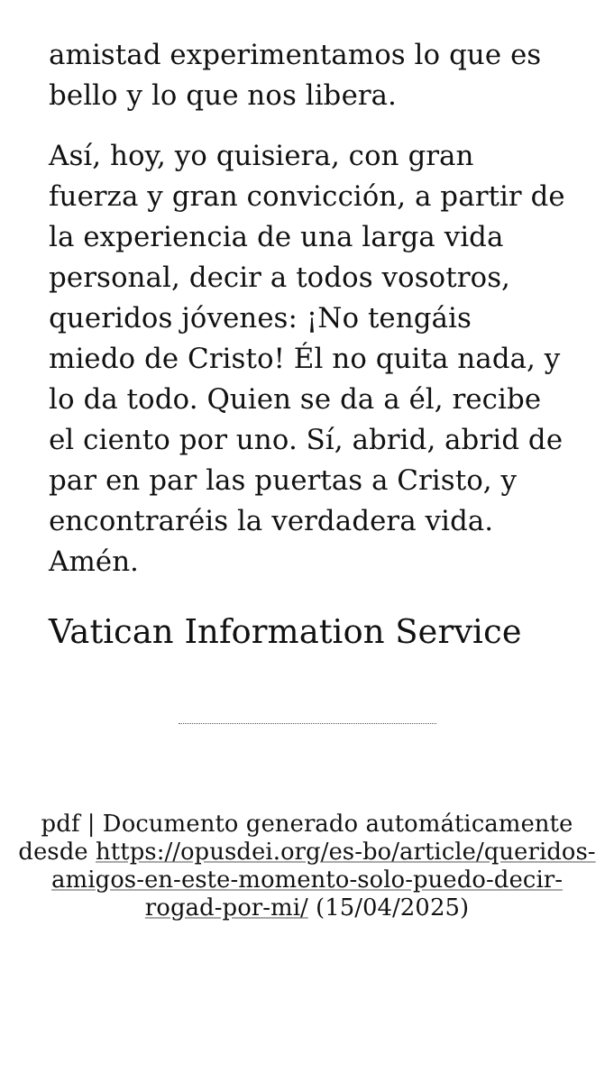amistad experimentamos lo que es bello y lo que nos libera.
Así, hoy, yo quisiera, con gran fuerza y gran convicción, a partir de la experiencia de una larga vida personal, decir a todos vosotros, queridos jóvenes: ¡No tengáis miedo de Cristo! Él no quita nada, y lo da todo. Quien se da a él, recibe el ciento por uno. Sí, abrid, abrid de par en par las puertas a Cristo, y encontraréis la verdadera vida. Amén.
Vatican Information Service
pdf | Documento generado automáticamente desde https://opusdei.org/es-bo/article/queridos-amigos-en-este-momento-solo-puedo-decir-rogad-por-mi/ (15/04/2025)